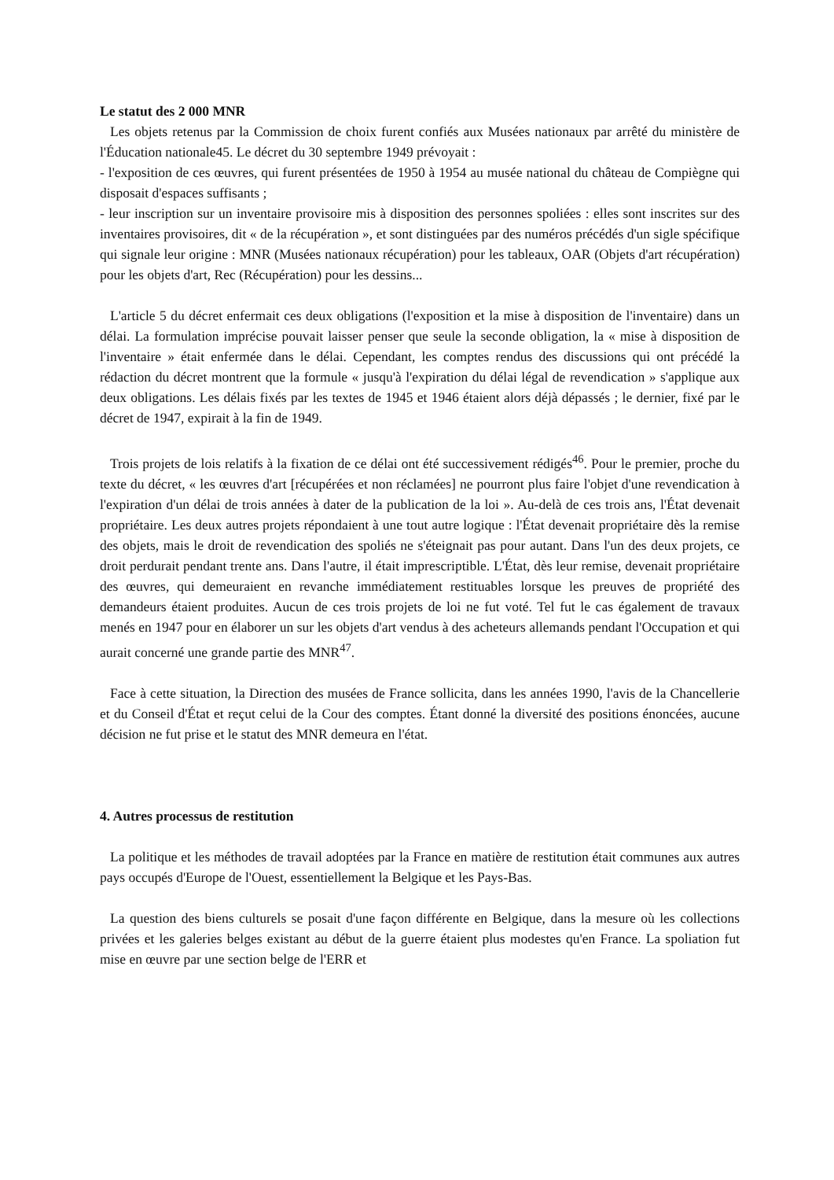Le statut des 2 000 MNR
Les objets retenus par la Commission de choix furent confiés aux Musées nationaux par arrêté du ministère de l'Éducation nationale45. Le décret du 30 septembre 1949 prévoyait :
- l'exposition de ces œuvres, qui furent présentées de 1950 à 1954 au musée national du château de Compiègne qui disposait d'espaces suffisants ;
- leur inscription sur un inventaire provisoire mis à disposition des personnes spoliées : elles sont inscrites sur des inventaires provisoires, dit « de la récupération », et sont distinguées par des numéros précédés d'un sigle spécifique qui signale leur origine : MNR (Musées nationaux récupération) pour les tableaux, OAR (Objets d'art récupération) pour les objets d'art, Rec (Récupération) pour les dessins...
L'article 5 du décret enfermait ces deux obligations (l'exposition et la mise à disposition de l'inventaire) dans un délai. La formulation imprécise pouvait laisser penser que seule la seconde obligation, la « mise à disposition de l'inventaire » était enfermée dans le délai. Cependant, les comptes rendus des discussions qui ont précédé la rédaction du décret montrent que la formule « jusqu'à l'expiration du délai légal de revendication » s'applique aux deux obligations. Les délais fixés par les textes de 1945 et 1946 étaient alors déjà dépassés ; le dernier, fixé par le décret de 1947, expirait à la fin de 1949.
Trois projets de lois relatifs à la fixation de ce délai ont été successivement rédigés<sup>46</sup>. Pour le premier, proche du texte du décret, « les œuvres d'art [récupérées et non réclamées] ne pourront plus faire l'objet d'une revendication à l'expiration d'un délai de trois années à dater de la publication de la loi ». Au-delà de ces trois ans, l'État devenait propriétaire. Les deux autres projets répondaient à une tout autre logique : l'État devenait propriétaire dès la remise des objets, mais le droit de revendication des spoliés ne s'éteignait pas pour autant. Dans l'un des deux projets, ce droit perdurait pendant trente ans. Dans l'autre, il était imprescriptible. L'État, dès leur remise, devenait propriétaire des œuvres, qui demeuraient en revanche immédiatement restituables lorsque les preuves de propriété des demandeurs étaient produites. Aucun de ces trois projets de loi ne fut voté. Tel fut le cas également de travaux menés en 1947 pour en élaborer un sur les objets d'art vendus à des acheteurs allemands pendant l'Occupation et qui aurait concerné une grande partie des MNR<sup>47</sup>.
Face à cette situation, la Direction des musées de France sollicita, dans les années 1990, l'avis de la Chancellerie et du Conseil d'État et reçut celui de la Cour des comptes. Étant donné la diversité des positions énoncées, aucune décision ne fut prise et le statut des MNR demeura en l'état.
4. Autres processus de restitution
La politique et les méthodes de travail adoptées par la France en matière de restitution était communes aux autres pays occupés d'Europe de l'Ouest, essentiellement la Belgique et les Pays-Bas.
La question des biens culturels se posait d'une façon différente en Belgique, dans la mesure où les collections privées et les galeries belges existant au début de la guerre étaient plus modestes qu'en France. La spoliation fut mise en œuvre par une section belge de l'ERR et